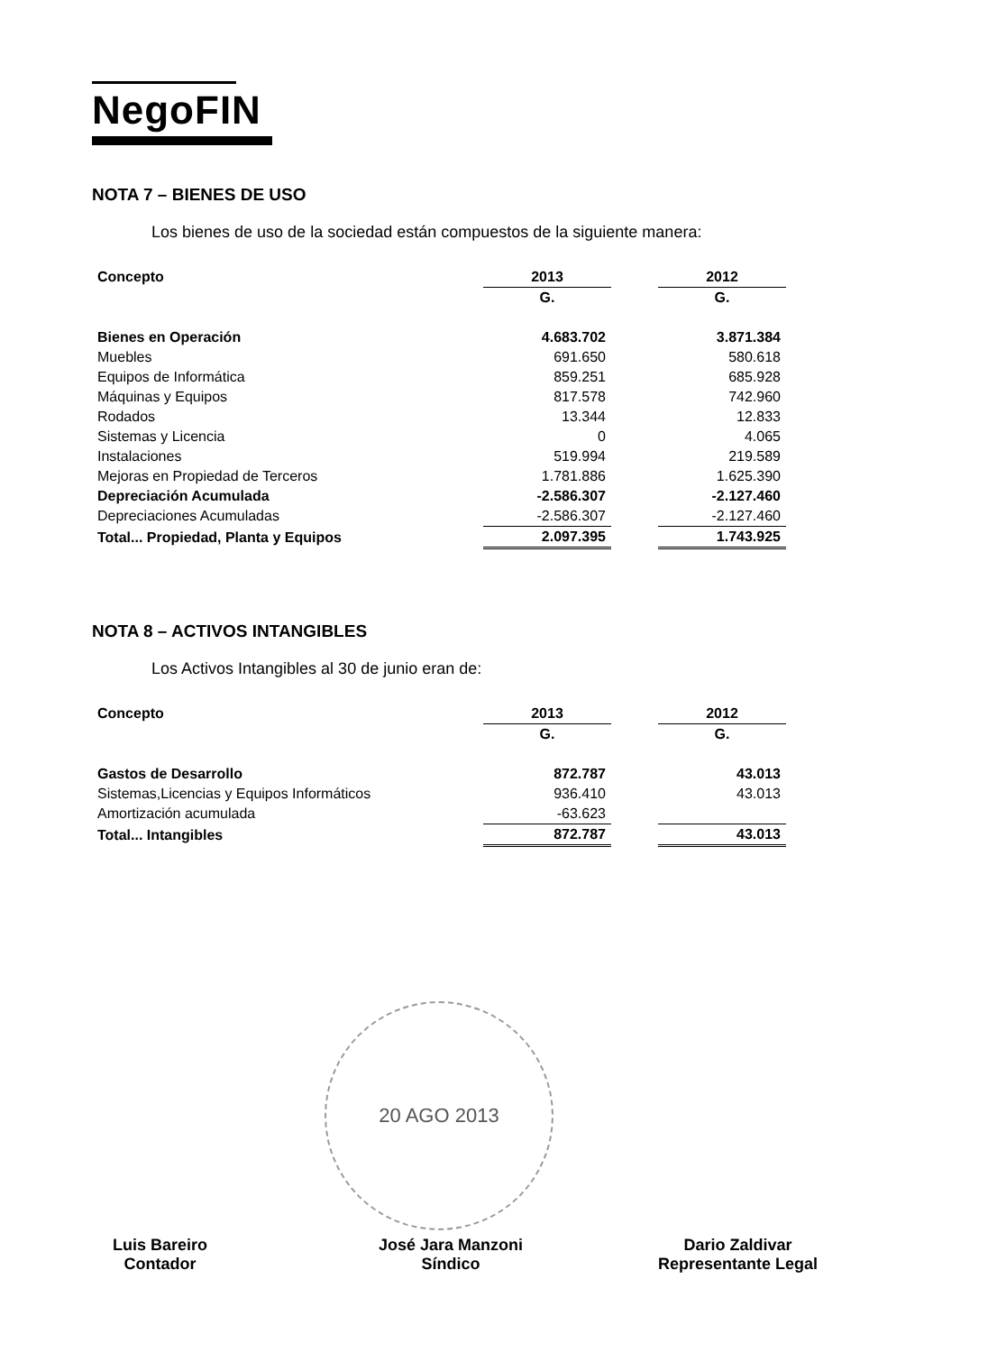NegoFIN
NOTA 7 – BIENES DE USO
Los bienes de uso de la sociedad están compuestos de la siguiente manera:
| Concepto | 2013 | | 2012 |
| | G. | | G. |
| Bienes en Operación | 4.683.702 | | 3.871.384 |
| Muebles | 691.650 | | 580.618 |
| Equipos de Informática | 859.251 | | 685.928 |
| Máquinas y Equipos | 817.578 | | 742.960 |
| Rodados | 13.344 | | 12.833 |
| Sistemas y Licencia | 0 | | 4.065 |
| Instalaciones | 519.994 | | 219.589 |
| Mejoras en Propiedad de Terceros | 1.781.886 | | 1.625.390 |
| Depreciación Acumulada | -2.586.307 | | -2.127.460 |
| Depreciaciones Acumuladas | -2.586.307 | | -2.127.460 |
| Total... Propiedad, Planta y Equipos | 2.097.395 | | 1.743.925 |
NOTA 8 – ACTIVOS INTANGIBLES
Los Activos Intangibles al 30 de junio eran de:
| Concepto | 2013 | | 2012 |
| | G. | | G. |
| Gastos de Desarrollo | 872.787 | | 43.013 |
| Sistemas,Licencias y Equipos Informáticos | 936.410 | | 43.013 |
| Amortización acumulada | -63.623 | | |
| Total... Intangibles | 872.787 | | 43.013 |
20 AGO 2013
Luis Bareiro
Contador
José Jara Manzoni
Síndico
Dario Zaldivar
Representante Legal